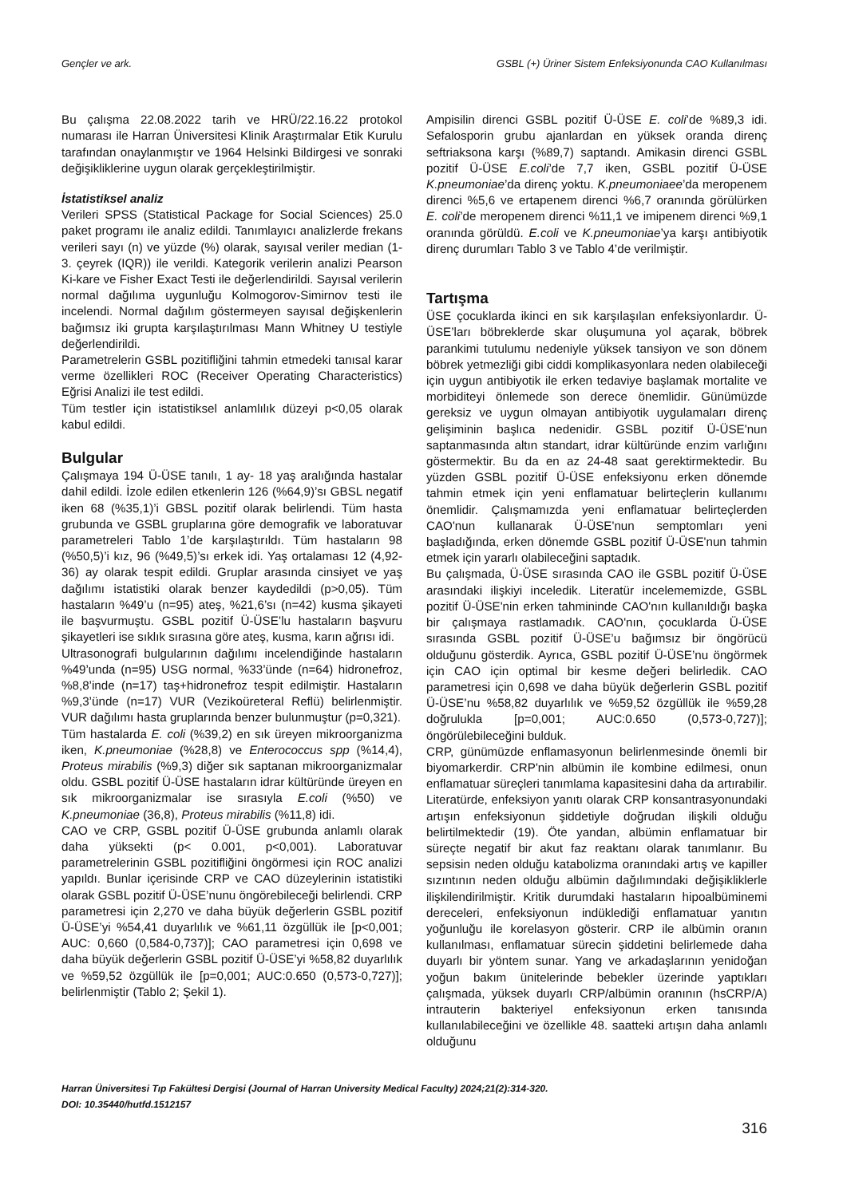Gençler ve ark. GSBL (+) Üriner Sistem Enfeksiyonunda CAO Kullanılması
Bu çalışma 22.08.2022 tarih ve HRÜ/22.16.22 protokol numarası ile Harran Üniversitesi Klinik Araştırmalar Etik Kurulu tarafından onaylanmıştır ve 1964 Helsinki Bildirgesi ve sonraki değişikliklerine uygun olarak gerçekleştirilmiştir.
İstatistiksel analiz
Verileri SPSS (Statistical Package for Social Sciences) 25.0 paket programı ile analiz edildi. Tanımlayıcı analizlerde frekans verileri sayı (n) ve yüzde (%) olarak, sayısal veriler median (1-3. çeyrek (IQR)) ile verildi. Kategorik verilerin analizi Pearson Ki-kare ve Fisher Exact Testi ile değerlendirildi. Sayısal verilerin normal dağılıma uygunluğu Kolmogorov-Simirnov testi ile incelendi. Normal dağılım göstermeyen sayısal değişkenlerin bağımsız iki grupta karşılaştırılması Mann Whitney U testiyle değerlendirildi.
Parametrelerin GSBL pozitifliğini tahmin etmedeki tanısal karar verme özellikleri ROC (Receiver Operating Characteristics) Eğrisi Analizi ile test edildi.
Tüm testler için istatistiksel anlamlılık düzeyi p<0,05 olarak kabul edildi.
Bulgular
Çalışmaya 194 Ü-ÜSE tanılı, 1 ay- 18 yaş aralığında hastalar dahil edildi. İzole edilen etkenlerin 126 (%64,9)’sı GBSL negatif iken 68 (%35,1)’i GBSL pozitif olarak belirlendi. Tüm hasta grubunda ve GSBL gruplarına göre demografik ve laboratuvar parametreleri Tablo 1’de karşılaştırıldı. Tüm hastaların 98 (%50,5)’i kız, 96 (%49,5)’sı erkek idi. Yaş ortalaması 12 (4,92-36) ay olarak tespit edildi. Gruplar arasında cinsiyet ve yaş dağılımı istatistiki olarak benzer kaydedildi (p>0,05). Tüm hastaların %49’u (n=95) ateş, %21,6’sı (n=42) kusma şikayeti ile başvurmuştu. GSBL pozitif Ü-ÜSE’lu hastaların başvuru şikayetleri ise sıklık sırasına göre ateş, kusma, karın ağrısı idi.
Ultrasonografi bulgularının dağılımı incelendiğinde hastaların %49’unda (n=95) USG normal, %33’ünde (n=64) hidronefroz, %8,8’inde (n=17) taş+hidronefroz tespit edilmiştir. Hastaların %9,3’ünde (n=17) VUR (Vezikoüreteral Reflü) belirlenmiştir. VUR dağılımı hasta gruplarında benzer bulunmuştur (p=0,321).
Tüm hastalarda E. coli (%39,2) en sık üreyen mikroorganizma iken, K.pneumoniae (%28,8) ve Enterococcus spp (%14,4), Proteus mirabilis (%9,3) diğer sık saptanan mikroorganizmalar oldu. GSBL pozitif Ü-ÜSE hastaların idrar kültüründe üreyen en sık mikroorganizmalar ise sırasıyla E.coli (%50) ve K.pneumoniae (36,8), Proteus mirabilis (%11,8) idi.
CAO ve CRP, GSBL pozitif Ü-ÜSE grubunda anlamlı olarak daha yüksekti (p< 0.001, p<0,001). Laboratuvar parametrelerinin GSBL pozitifliğini öngörmesi için ROC analizi yapıldı. Bunlar içerisinde CRP ve CAO düzeylerinin istatistiki olarak GSBL pozitif Ü-ÜSE’nunu öngörebileceği belirlendi. CRP parametresi için 2,270 ve daha büyük değerlerin GSBL pozitif Ü-ÜSE’yi %54,41 duyarlılık ve %61,11 özgüllük ile [p<0,001; AUC: 0,660 (0,584-0,737)]; CAO parametresi için 0,698 ve daha büyük değerlerin GSBL pozitif Ü-ÜSE’yi %58,82 duyarlılık ve %59,52 özgüllük ile [p=0,001; AUC:0.650 (0,573-0,727)]; belirlenmiştir (Tablo 2; Şekil 1).
Ampisilin direnci GSBL pozitif Ü-ÜSE E. coli’de %89,3 idi. Sefalosporin grubu ajanlardan en yüksek oranda direnç seftriaksona karşı (%89,7) saptandı. Amikasin direnci GSBL pozitif Ü-ÜSE E.coli’de 7,7 iken, GSBL pozitif Ü-ÜSE K.pneumoniae’da direnç yoktu. K.pneumoniaee’da meropenem direnci %5,6 ve ertapenem direnci %6,7 oranında görülürken E. coli’de meropenem direnci %11,1 ve imipenem direnci %9,1 oranında görüldü. E.coli ve K.pneumoniae’ya karşı antibiyotik direnç durumları Tablo 3 ve Tablo 4’de verilmiştir.
Tartışma
ÜSE çocuklarda ikinci en sık karşılaşılan enfeksiyonlardır. Ü-ÜSE’ları böbreklerde skar oluşumuna yol açarak, böbrek parankimi tutulumu nedeniyle yüksek tansiyon ve son dönem böbrek yetmezliği gibi ciddi komplikasyonlara neden olabileceği için uygun antibiyotik ile erken tedaviye başlamak mortalite ve morbiditeyi önlemede son derece önemlidir. Günümüzde gereksiz ve uygun olmayan antibiyotik uygulamaları direnç gelişiminin başlıca nedenidir. GSBL pozitif Ü-ÜSE'nun saptanmasında altın standart, idrar kültüründe enzim varlığını göstermektir. Bu da en az 24-48 saat gerektirmektedir. Bu yüzden GSBL pozitif Ü-ÜSE enfeksiyonu erken dönemde tahmin etmek için yeni enflamatuar belirteçlerin kullanımı önemlidir. Çalışmamızda yeni enflamatuar belirteçlerden CAO'nun kullanarak Ü-ÜSE'nun semptomları yeni başladığında, erken dönemde GSBL pozitif Ü-ÜSE'nun tahmin etmek için yararlı olabileceğini saptadık.
Bu çalışmada, Ü-ÜSE sırasında CAO ile GSBL pozitif Ü-ÜSE arasındaki ilişkiyi inceledik. Literatür incelememizde, GSBL pozitif Ü-ÜSE'nin erken tahmininde CAO'nın kullanıldığı başka bir çalışmaya rastlamadık. CAO'nın, çocuklarda Ü-ÜSE sırasında GSBL pozitif Ü-ÜSE’u bağımsız bir öngörücü olduğunu gösterdik. Ayrıca, GSBL pozitif Ü-ÜSE’nu öngörmek için CAO için optimal bir kesme değeri belirledik. CAO parametresi için 0,698 ve daha büyük değerlerin GSBL pozitif Ü-ÜSE’nu %58,82 duyarlılık ve %59,52 özgüllük ile %59,28 doğrulukla [p=0,001; AUC:0.650 (0,573-0,727)]; öngörülebileceğini bulduk.
CRP, günümüzde enflamasyonun belirlenmesinde önemli bir biyomarkerdir. CRP'nin albümin ile kombine edilmesi, onun enflamatuar süreçleri tanımlama kapasitesini daha da artırabilir. Literatürde, enfeksiyon yanıtı olarak CRP konsantrasyonundaki artışın enfeksiyonun şiddetiyle doğrudan ilişkili olduğu belirtilmektedir (19). Öte yandan, albümin enflamatuar bir süreçte negatif bir akut faz reaktanı olarak tanımlanır. Bu sepsisin neden olduğu katabolizma oranındaki artış ve kapiller sızıntının neden olduğu albümin dağılımındaki değişikliklerle ilişkilendirilmiştir. Kritik durumdaki hastaların hipoalbüminemi dereceleri, enfeksiyonun indüklediği enflamatuar yanıtın yoğunluğu ile korelasyon gösterir. CRP ile albümin oranın kullanılması, enflamatuar sürecin şiddetini belirlemede daha duyarlı bir yöntem sunar. Yang ve arkadaşlarının yenidoğan yoğun bakım ünitelerinde bebekler üzerinde yaptıkları çalışmada, yüksek duyarlı CRP/albümin oranının (hsCRP/A) intrauterin bakteriyel enfeksiyonun erken tanısında kullanılabileceğini ve özellikle 48. saatteki artışın daha anlamlı olduğunu
Harran Üniversitesi Tıp Fakültesi Dergisi (Journal of Harran University Medical Faculty) 2024;21(2):314-320.
DOI: 10.35440/hutfd.1512157
316